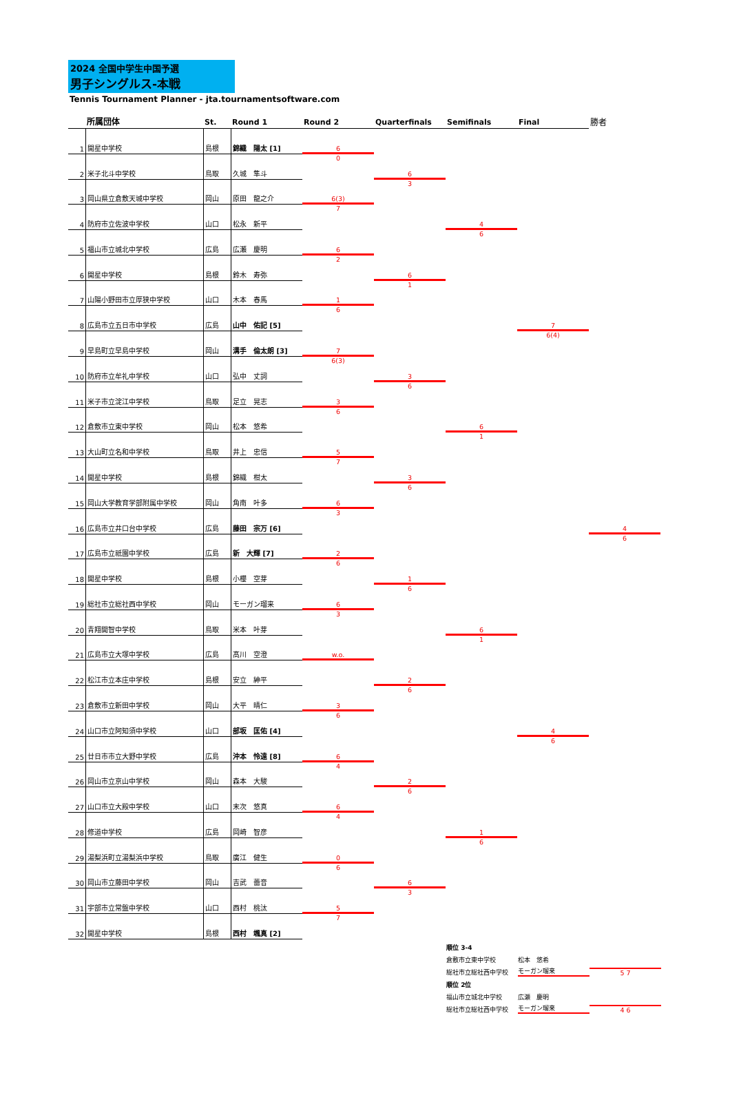2024 全国中学生中国予選
男子シングルス-本戦
Tennis Tournament Planner - jta.tournamentsoftware.com
所属団体
St.
Round 1
Round 2
Quarterfinals
Semifinals
Final
勝者
1
開星中学校
島根
錦織　陽太 [1]
2
米子北斗中学校
鳥取
久城　隼斗
3
岡山県立倉敷天城中学校
岡山
原田　龍之介
4
防府市立佐波中学校
山口
松永　新平
5
福山市立城北中学校
広島
広瀬　慶明
6
開星中学校
島根
鈴木　寿弥
7
山陽小野田市立厚狭中学校
山口
木本　春馬
8
広島市立五日市中学校
広島
山中　佑記 [5]
9
早島町立早島中学校
岡山
溝手　倫太朗 [3]
10
防府市立牟礼中学校
山口
弘中　丈詞
11
米子市立淀江中学校
鳥取
足立　晃志
12
倉敷市立東中学校
岡山
松本　悠希
13
大山町立名和中学校
鳥取
井上　忠信
14
開星中学校
島根
錦織　柑太
15
岡山大学教育学部附属中学校
岡山
角南　叶多
16
広島市立井口台中学校
広島
藤田　宗万 [6]
17
広島市立祇園中学校
広島
新　大輝 [7]
18
開星中学校
島根
小櫻　空芽
19
総社市立総社西中学校
岡山
モーガン瑠来
20
青翔開智中学校
鳥取
米本　叶芽
21
広島市立大塚中学校
広島
髙川　空澄
22
松江市立本庄中学校
島根
安立　紳平
23
倉敷市立新田中学校
岡山
大平　晴仁
24
山口市立阿知須中学校
山口
部坂　匡佑 [4]
25
廿日市市立大野中学校
広島
沖本　怜遠 [8]
26
岡山市立京山中学校
岡山
森本　大駿
27
山口市立大殿中学校
山口
末次　悠真
28
修道中学校
広島
岡崎　智彦
29
湯梨浜町立湯梨浜中学校
鳥取
廣江　健生
30
岡山市立藤田中学校
岡山
吉武　蕾音
31
宇部市立常盤中学校
山口
西村　桃汰
32
開星中学校
島根
西村　颯真 [2]
6
0
6(3)
7
6
2
1
6
7
6(3)
3
6
5
7
6
3
2
6
6
3
w.o.
3
6
6
4
6
4
0
6
5
7
6
3
6
1
3
6
3
6
1
6
2
6
2
6
6
3
4
6
6
1
6
1
1
6
7
6(4)
4
6
4
6
順位 3-4
倉敷市立東中学校 松本　悠希
総社市立総社西中学校 モーガン瑠来 5 7
順位 2位
福山市立城北中学校 広瀬　慶明
総社市立総社西中学校 モーガン瑠来 4 6